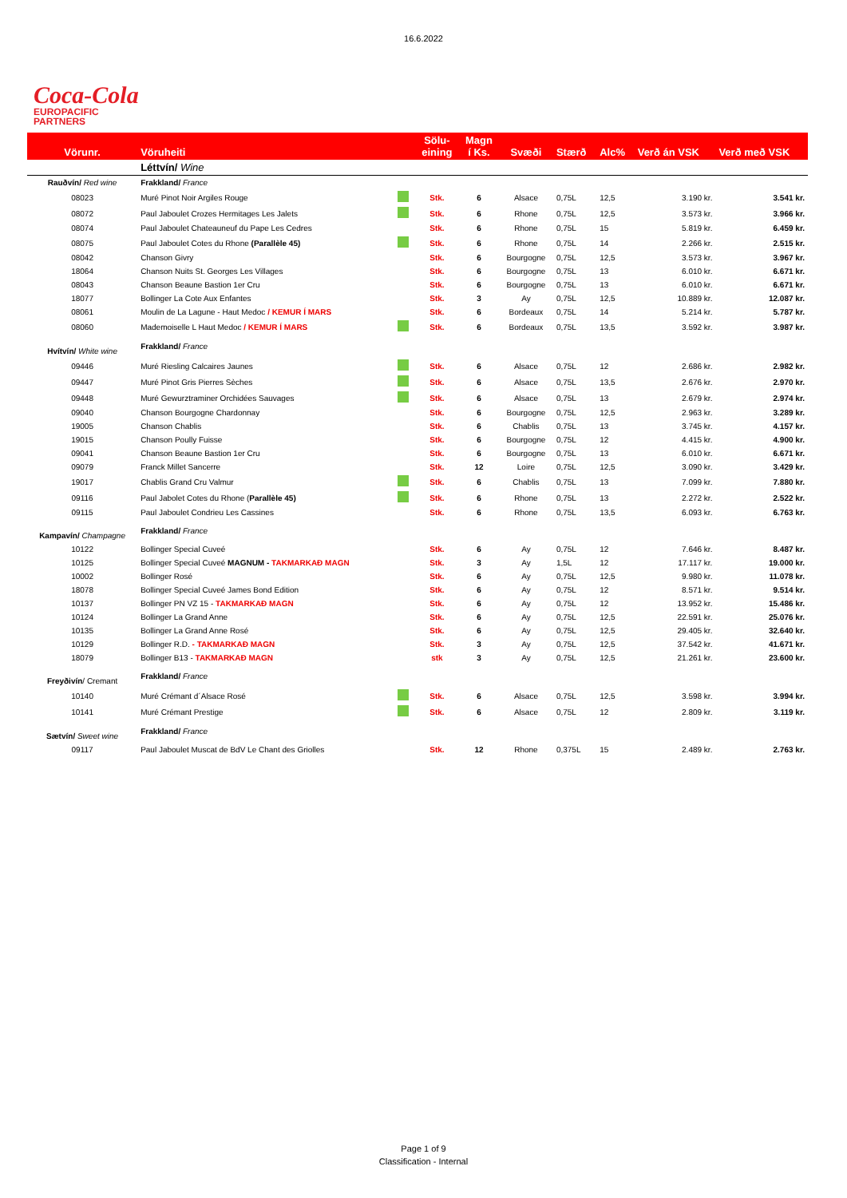16.6.2022
Coca-Cola
EUROPACIFIC
PARTNERS
| Vörunr. | Vöruheiti | | Sölu- eining | Magn í Ks. | Svæði | Stærð | Alc% | Verð án VSK | Verð með VSK |
| --- | --- | --- | --- | --- | --- | --- | --- | --- | --- |
| | Léttvín/ Wine | | | | | | | | |
| Rauðvín/ Red wine | Frakkland/ France | | | | | | | | |
| 08023 | Muré Pinot Noir Argiles Rouge | | Stk. | 6 | Alsace | 0,75L | 12,5 | 3.190 kr. | 3.541 kr. |
| 08072 | Paul Jaboulet Crozes Hermitages Les Jalets | | Stk. | 6 | Rhone | 0,75L | 12,5 | 3.573 kr. | 3.966 kr. |
| 08074 | Paul Jaboulet Chateauneuf du Pape Les Cedres | | Stk. | 6 | Rhone | 0,75L | 15 | 5.819 kr. | 6.459 kr. |
| 08075 | Paul Jaboulet Cotes du Rhone (Parallèle 45) | | Stk. | 6 | Rhone | 0,75L | 14 | 2.266 kr. | 2.515 kr. |
| 08042 | Chanson Givry | | Stk. | 6 | Bourgogne | 0,75L | 12,5 | 3.573 kr. | 3.967 kr. |
| 18064 | Chanson Nuits St. Georges Les Villages | | Stk. | 6 | Bourgogne | 0,75L | 13 | 6.010 kr. | 6.671 kr. |
| 08043 | Chanson Beaune Bastion 1er Cru | | Stk. | 6 | Bourgogne | 0,75L | 13 | 6.010 kr. | 6.671 kr. |
| 18077 | Bollinger La Cote Aux Enfantes | | Stk. | 3 | Ay | 0,75L | 12,5 | 10.889 kr. | 12.087 kr. |
| 08061 | Moulin de La Lagune - Haut Medoc / KEMUR Í MARS | | Stk. | 6 | Bordeaux | 0,75L | 14 | 5.214 kr. | 5.787 kr. |
| 08060 | Mademoiselle L Haut Medoc / KEMUR Í MARS | | Stk. | 6 | Bordeaux | 0,75L | 13,5 | 3.592 kr. | 3.987 kr. |
| Hvítvín/ White wine | Frakkland/ France | | | | | | | | |
| 09446 | Muré Riesling Calcaires Jaunes | | Stk. | 6 | Alsace | 0,75L | 12 | 2.686 kr. | 2.982 kr. |
| 09447 | Muré Pinot Gris Pierres Sèches | | Stk. | 6 | Alsace | 0,75L | 13,5 | 2.676 kr. | 2.970 kr. |
| 09448 | Muré Gewurztraminer Orchidées Sauvages | | Stk. | 6 | Alsace | 0,75L | 13 | 2.679 kr. | 2.974 kr. |
| 09040 | Chanson Bourgogne Chardonnay | | Stk. | 6 | Bourgogne | 0,75L | 12,5 | 2.963 kr. | 3.289 kr. |
| 19005 | Chanson Chablis | | Stk. | 6 | Chablis | 0,75L | 13 | 3.745 kr. | 4.157 kr. |
| 19015 | Chanson Poully Fuisse | | Stk. | 6 | Bourgogne | 0,75L | 12 | 4.415 kr. | 4.900 kr. |
| 09041 | Chanson Beaune Bastion 1er Cru | | Stk. | 6 | Bourgogne | 0,75L | 13 | 6.010 kr. | 6.671 kr. |
| 09079 | Franck Millet Sancerre | | Stk. | 12 | Loire | 0,75L | 12,5 | 3.090 kr. | 3.429 kr. |
| 19017 | Chablis Grand Cru Valmur | | Stk. | 6 | Chablis | 0,75L | 13 | 7.099 kr. | 7.880 kr. |
| 09116 | Paul Jabolet Cotes du Rhone ( Parallèle 45) | | Stk. | 6 | Rhone | 0,75L | 13 | 2.272 kr. | 2.522 kr. |
| 09115 | Paul Jaboulet Condrieu Les Cassines | | Stk. | 6 | Rhone | 0,75L | 13,5 | 6.093 kr. | 6.763 kr. |
| Kampavín/ Champagne | Frakkland/ France | | | | | | | | |
| 10122 | Bollinger Special Cuveé | | Stk. | 6 | Ay | 0,75L | 12 | 7.646 kr. | 8.487 kr. |
| 10125 | Bollinger Special Cuveé MAGNUM - TAKMARKAÐ MAGN | | Stk. | 3 | Ay | 1,5L | 12 | 17.117 kr. | 19.000 kr. |
| 10002 | Bollinger Rosé | | Stk. | 6 | Ay | 0,75L | 12,5 | 9.980 kr. | 11.078 kr. |
| 18078 | Bollinger Special Cuveé James Bond Edition | | Stk. | 6 | Ay | 0,75L | 12 | 8.571 kr. | 9.514 kr. |
| 10137 | Bollinger PN VZ 15 - TAKMARKAÐ MAGN | | Stk. | 6 | Ay | 0,75L | 12 | 13.952 kr. | 15.486 kr. |
| 10124 | Bollinger La Grand Anne | | Stk. | 6 | Ay | 0,75L | 12,5 | 22.591 kr. | 25.076 kr. |
| 10135 | Bollinger La Grand Anne Rosé | | Stk. | 6 | Ay | 0,75L | 12,5 | 29.405 kr. | 32.640 kr. |
| 10129 | Bollinger R.D. - TAKMARKAÐ MAGN | | Stk. | 3 | Ay | 0,75L | 12,5 | 37.542 kr. | 41.671 kr. |
| 18079 | Bollinger B13 - TAKMARKAÐ MAGN | | stk | 3 | Ay | 0,75L | 12,5 | 21.261 kr. | 23.600 kr. |
| Freyðivín / Cremant | Frakkland/ France | | | | | | | | |
| 10140 | Muré Crémant d´Alsace Rosé | | Stk. | 6 | Alsace | 0,75L | 12,5 | 3.598 kr. | 3.994 kr. |
| 10141 | Muré Crémant Prestige | | Stk. | 6 | Alsace | 0,75L | 12 | 2.809 kr. | 3.119 kr. |
| Sætvín/ Sweet wine | Frakkland/ France | | | | | | | | |
| 09117 | Paul Jaboulet Muscat de BdV Le Chant des Griolles | | Stk. | 12 | Rhone | 0,375L | 15 | 2.489 kr. | 2.763 kr. |
Page 1 of 9
Classification - Internal